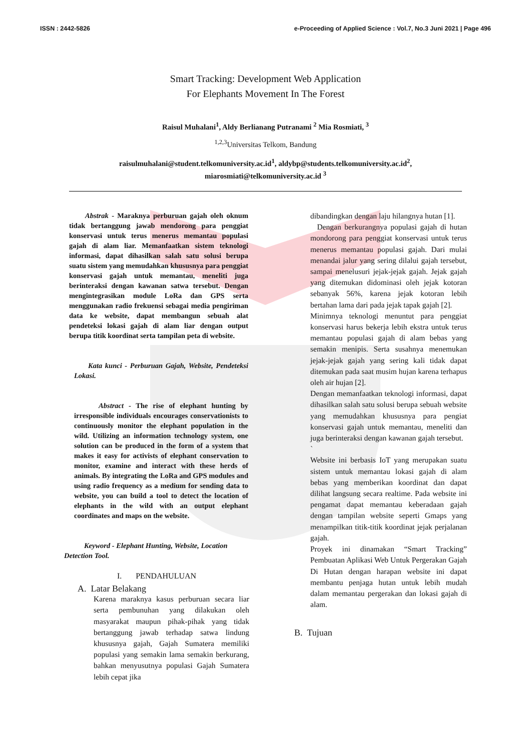ISSN : 2442-5826 e-Proceeding of Applied Science : Vol.7, No.3 Juni 2021 | Page 496
Smart Tracking: Development Web Application
For Elephants Movement In The Forest
Raisul Muhalani<sup>1</sup>, Aldy Berlianang Putranami <sup>2</sup> Mia Rosmiati, <sup>3</sup>
<sup>1,2,3</sup>Universitas Telkom, Bandung
raisulmuhalani@student.telkomuniversity.ac.id<sup>1</sup>, aldybp@students.telkomuniversity.ac.id<sup>2</sup>,
miarosmiati@telkomuniversity.ac.id <sup>3</sup>
Abstrak - Maraknya perburuan gajah oleh oknum tidak bertanggung jawab mendorong para penggiat konservasi untuk terus menerus memantau populasi gajah di alam liar. Memanfaatkan sistem teknologi informasi, dapat dihasilkan salah satu solusi berupa suatu sistem yang memudahkan khususnya para penggiat konservasi gajah untuk memantau, meneliti juga berinteraksi dengan kawanan satwa tersebut. Dengan mengintegrasikan module LoRa dan GPS serta menggunakan radio frekuensi sebagai media pengiriman data ke website, dapat membangun sebuah alat pendeteksi lokasi gajah di alam liar dengan output berupa titik koordinat serta tampilan peta di website.
Kata kunci - Perburuan Gajah, Website, Pendeteksi Lokasi.
Abstract - The rise of elephant hunting by irresponsible individuals encourages conservationists to continuously monitor the elephant population in the wild. Utilizing an information technology system, one solution can be produced in the form of a system that makes it easy for activists of elephant conservation to monitor, examine and interact with these herds of animals. By integrating the LoRa and GPS modules and using radio frequency as a medium for sending data to website, you can build a tool to detect the location of elephants in the wild with an output elephant coordinates and maps on the website.
Keyword - Elephant Hunting, Website, Location Detection Tool.
I. PENDAHULUAN
A. Latar Belakang
Karena maraknya kasus perburuan secara liar serta pembunuhan yang dilakukan oleh masyarakat maupun pihak-pihak yang tidak bertanggung jawab terhadap satwa lindung khususnya gajah, Gajah Sumatera memiliki populasi yang semakin lama semakin berkurang, bahkan menyusutnya populasi Gajah Sumatera lebih cepat jika
dibandingkan dengan laju hilangnya hutan [1].
Dengan berkurangnya populasi gajah di hutan mondorong para penggiat konservasi untuk terus menerus memantau populasi gajah. Dari mulai menandai jalur yang sering dilalui gajah tersebut, sampai menelusuri jejak-jejak gajah. Jejak gajah yang ditemukan didominasi oleh jejak kotoran sebanyak 56%, karena jejak kotoran lebih bertahan lama dari pada jejak tapak gajah [2].
Minimnya teknologi menuntut para penggiat konservasi harus bekerja lebih ekstra untuk terus memantau populasi gajah di alam bebas yang semakin menipis. Serta susahnya menemukan jejak-jejak gajah yang sering kali tidak dapat ditemukan pada saat musim hujan karena terhapus oleh air hujan [2].
Dengan memanfaatkan teknologi informasi, dapat dihasilkan salah satu solusi berupa sebuah website yang memudahkan khususnya para pengiat konservasi gajah untuk memantau, meneliti dan juga berinteraksi dengan kawanan gajah tersebut.
`
Website ini berbasis IoT yang merupakan suatu sistem untuk memantau lokasi gajah di alam bebas yang memberikan koordinat dan dapat dilihat langsung secara realtime. Pada website ini pengamat dapat memantau keberadaan gajah dengan tampilan website seperti Gmaps yang menampilkan titik-titik koordinat jejak perjalanan gajah.
Proyek ini dinamakan “Smart Tracking” Pembuatan Aplikasi Web Untuk Pergerakan Gajah Di Hutan dengan harapan website ini dapat membantu penjaga hutan untuk lebih mudah dalam memantau pergerakan dan lokasi gajah di alam.
B. Tujuan